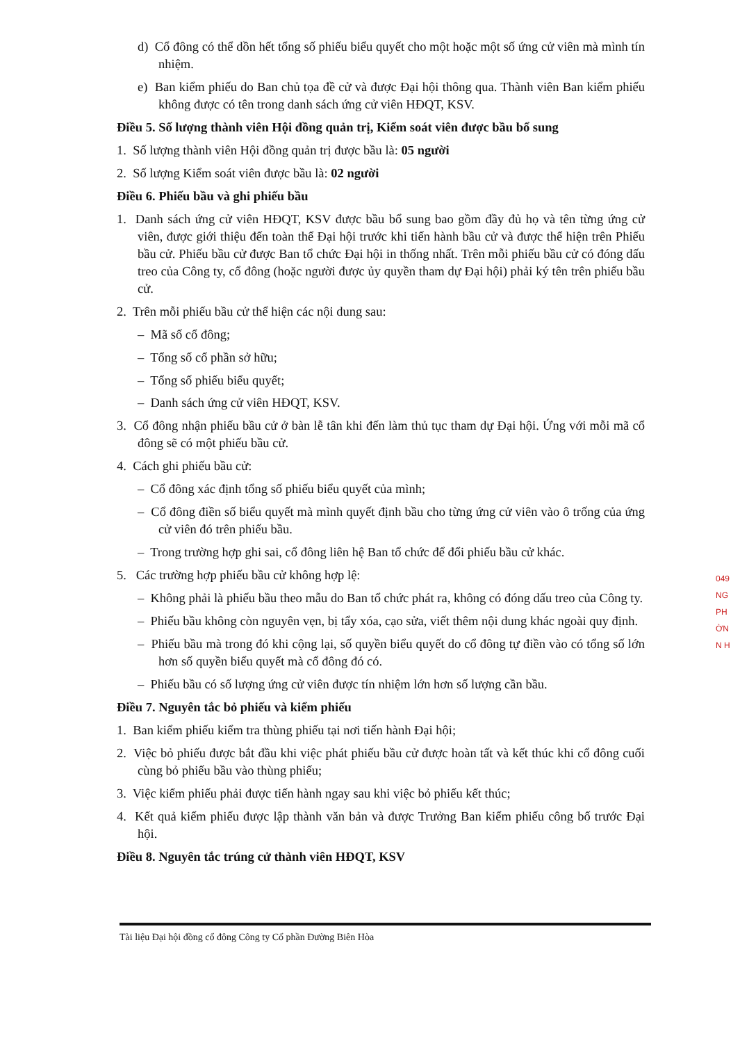d) Cổ đông có thể dồn hết tổng số phiếu biểu quyết cho một hoặc một số ứng cử viên mà mình tín nhiệm.
e) Ban kiểm phiếu do Ban chủ tọa đề cử và được Đại hội thông qua. Thành viên Ban kiểm phiếu không được có tên trong danh sách ứng cử viên HĐQT, KSV.
Điều 5. Số lượng thành viên Hội đồng quản trị, Kiểm soát viên được bầu bổ sung
1. Số lượng thành viên Hội đồng quản trị được bầu là: 05 người
2. Số lượng Kiểm soát viên được bầu là: 02 người
Điều 6. Phiếu bầu và ghi phiếu bầu
1. Danh sách ứng cử viên HĐQT, KSV được bầu bổ sung bao gồm đầy đủ họ và tên từng ứng cử viên, được giới thiệu đến toàn thể Đại hội trước khi tiến hành bầu cử và được thể hiện trên Phiếu bầu cử. Phiếu bầu cử được Ban tổ chức Đại hội in thống nhất. Trên mỗi phiếu bầu cử có đóng dấu treo của Công ty, cổ đông (hoặc người được ủy quyền tham dự Đại hội) phải ký tên trên phiếu bầu cử.
2. Trên mỗi phiếu bầu cử thể hiện các nội dung sau:
– Mã số cổ đông;
– Tổng số cổ phần sở hữu;
– Tổng số phiếu biểu quyết;
– Danh sách ứng cử viên HĐQT, KSV.
3. Cổ đông nhận phiếu bầu cử ở bàn lễ tân khi đến làm thủ tục tham dự Đại hội. Ứng với mỗi mã cổ đông sẽ có một phiếu bầu cử.
4. Cách ghi phiếu bầu cử:
– Cổ đông xác định tổng số phiếu biểu quyết của mình;
– Cổ đông điền số biểu quyết mà mình quyết định bầu cho từng ứng cử viên vào ô trống của ứng cử viên đó trên phiếu bầu.
– Trong trường hợp ghi sai, cổ đông liên hệ Ban tổ chức để đổi phiếu bầu cử khác.
5. Các trường hợp phiếu bầu cử không hợp lệ:
– Không phải là phiếu bầu theo mẫu do Ban tổ chức phát ra, không có đóng dấu treo của Công ty.
– Phiếu bầu không còn nguyên vẹn, bị tẩy xóa, cạo sửa, viết thêm nội dung khác ngoài quy định.
– Phiếu bầu mà trong đó khi cộng lại, số quyền biểu quyết do cổ đông tự điền vào có tổng số lớn hơn số quyền biểu quyết mà cổ đông đó có.
– Phiếu bầu có số lượng ứng cử viên được tín nhiệm lớn hơn số lượng cần bầu.
Điều 7. Nguyên tắc bỏ phiếu và kiểm phiếu
1. Ban kiểm phiếu kiểm tra thùng phiếu tại nơi tiến hành Đại hội;
2. Việc bỏ phiếu được bắt đầu khi việc phát phiếu bầu cử được hoàn tất và kết thúc khi cổ đông cuối cùng bỏ phiếu bầu vào thùng phiếu;
3. Việc kiểm phiếu phải được tiến hành ngay sau khi việc bỏ phiếu kết thúc;
4. Kết quả kiểm phiếu được lập thành văn bản và được Trưởng Ban kiểm phiếu công bố trước Đại hội.
Điều 8. Nguyên tắc trúng cử thành viên HĐQT, KSV
049
NG
PH
ỜN
N H
Tài liệu Đại hội đồng cổ đông Công ty Cổ phần Đường Biên Hòa